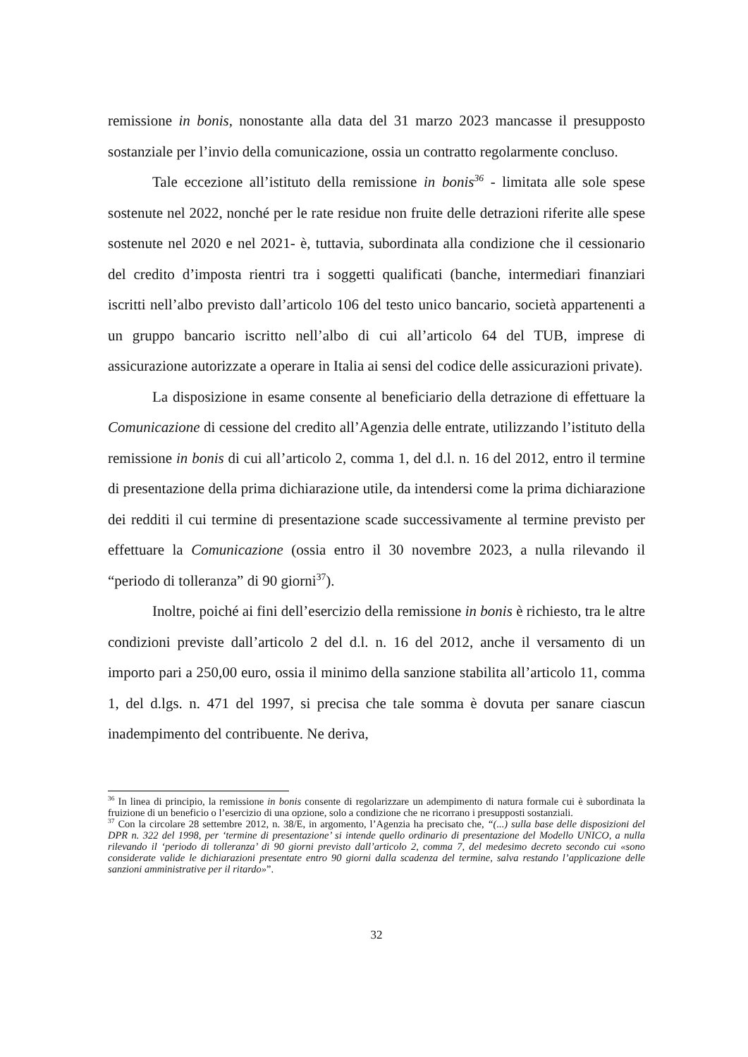remissione in bonis, nonostante alla data del 31 marzo 2023 mancasse il presupposto sostanziale per l’invio della comunicazione, ossia un contratto regolarmente concluso.
Tale eccezione all’istituto della remissione in bonis<sup>36</sup> - limitata alle sole spese sostenute nel 2022, nonché per le rate residue non fruite delle detrazioni riferite alle spese sostenute nel 2020 e nel 2021- è, tuttavia, subordinata alla condizione che il cessionario del credito d’imposta rientri tra i soggetti qualificati (banche, intermediari finanziari iscritti nell’albo previsto dall’articolo 106 del testo unico bancario, società appartenenti a un gruppo bancario iscritto nell’albo di cui all’articolo 64 del TUB, imprese di assicurazione autorizzate a operare in Italia ai sensi del codice delle assicurazioni private).
La disposizione in esame consente al beneficiario della detrazione di effettuare la Comunicazione di cessione del credito all’Agenzia delle entrate, utilizzando l’istituto della remissione in bonis di cui all’articolo 2, comma 1, del d.l. n. 16 del 2012, entro il termine di presentazione della prima dichiarazione utile, da intendersi come la prima dichiarazione dei redditi il cui termine di presentazione scade successivamente al termine previsto per effettuare la Comunicazione (ossia entro il 30 novembre 2023, a nulla rilevando il “periodo di tolleranza” di 90 giorni<sup>37</sup>).
Inoltre, poiché ai fini dell’esercizio della remissione in bonis è richiesto, tra le altre condizioni previste dall’articolo 2 del d.l. n. 16 del 2012, anche il versamento di un importo pari a 250,00 euro, ossia il minimo della sanzione stabilita all’articolo 11, comma 1, del d.lgs. n. 471 del 1997, si precisa che tale somma è dovuta per sanare ciascun inadempimento del contribuente. Ne deriva,
<sup>36</sup> In linea di principio, la remissione in bonis consente di regolarizzare un adempimento di natura formale cui è subordinata la fruizione di un beneficio o l’esercizio di una opzione, solo a condizione che ne ricorrano i presupposti sostanziali.
<sup>37</sup> Con la circolare 28 settembre 2012, n. 38/E, in argomento, l’Agenzia ha precisato che, “(...) sulla base delle disposizioni del DPR n. 322 del 1998, per ‘termine di presentazione’ si intende quello ordinario di presentazione del Modello UNICO, a nulla rilevando il ‘periodo di tolleranza’ di 90 giorni previsto dall’articolo 2, comma 7, del medesimo decreto secondo cui «sono considerate valide le dichiarazioni presentate entro 90 giorni dalla scadenza del termine, salva restando l’applicazione delle sanzioni amministrative per il ritardo»”.
32